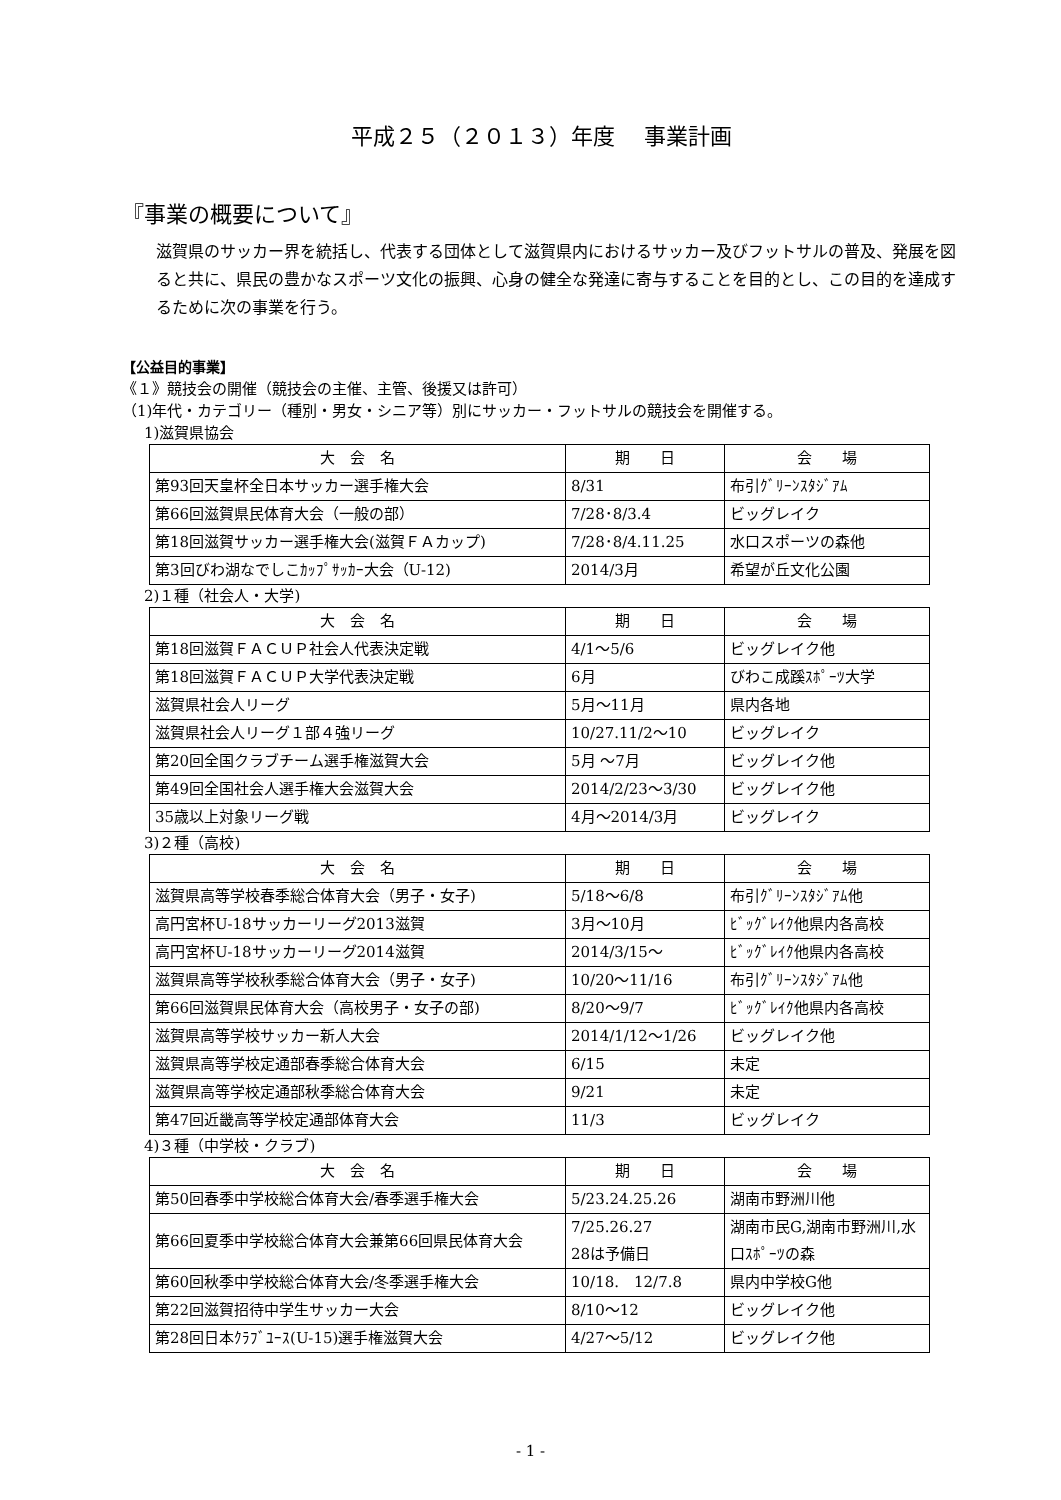平成２５（２０１３）年度　 事業計画
『事業の概要について』
滋賀県のサッカー界を統括し、代表する団体として滋賀県内におけるサッカー及びフットサルの普及、発展を図ると共に、県民の豊かなスポーツ文化の振興、心身の健全な発達に寄与することを目的とし、この目的を達成するために次の事業を行う。
【公益目的事業】
《１》競技会の開催（競技会の主催、主管、後援又は許可）
（1)年代・カテゴリー（種別・男女・シニア等）別にサッカー・フットサルの競技会を開催する。
1)滋賀県協会
| 大 会 名 | 期 日 | 会 場 |
| 第93回天皇杯全日本サッカー選手権大会 | 8/31 | 布引ｸﾞﾘｰﾝｽﾀｼﾞｱﾑ |
| 第66回滋賀県民体育大会（一般の部） | 7/28･8/3.4 | ビッグレイク |
| 第18回滋賀サッカー選手権大会(滋賀ＦＡカップ) | 7/28･8/4.11.25 | 水口スポーツの森他 |
| 第3回びわ湖なでしこｶｯﾌﾟｻｯｶｰ大会（U-12) | 2014/3月 | 希望が丘文化公園 |
2)１種（社会人・大学)
| 大 会 名 | 期 日 | 会 場 |
| 第18回滋賀ＦＡＣＵＰ社会人代表決定戦 | 4/1～5/6 | ビッグレイク他 |
| 第18回滋賀ＦＡＣＵＰ大学代表決定戦 | 6月 | びわこ成蹊ｽﾎﾟｰﾂ大学 |
| 滋賀県社会人リーグ | 5月～11月 | 県内各地 |
| 滋賀県社会人リーグ１部４強リーグ | 10/27.11/2～10 | ビッグレイク |
| 第20回全国クラブチーム選手権滋賀大会 | 5月 ～7月 | ビッグレイク他 |
| 第49回全国社会人選手権大会滋賀大会 | 2014/2/23～3/30 | ビッグレイク他 |
| 35歳以上対象リーグ戦 | 4月～2014/3月 | ビッグレイク |
3)２種（高校)
| 大 会 名 | 期 日 | 会 場 |
| 滋賀県高等学校春季総合体育大会（男子・女子) | 5/18～6/8 | 布引ｸﾞﾘｰﾝｽﾀｼﾞｱﾑ他 |
| 高円宮杯U-18サッカーリーグ2013滋賀 | 3月～10月 | ﾋﾞｯｸﾞﾚｲｸ他県内各高校 |
| 高円宮杯U-18サッカーリーグ2014滋賀 | 2014/3/15～ | ﾋﾞｯｸﾞﾚｲｸ他県内各高校 |
| 滋賀県高等学校秋季総合体育大会（男子・女子) | 10/20～11/16 | 布引ｸﾞﾘｰﾝｽﾀｼﾞｱﾑ他 |
| 第66回滋賀県民体育大会（高校男子・女子の部) | 8/20～9/7 | ﾋﾞｯｸﾞﾚｲｸ他県内各高校 |
| 滋賀県高等学校サッカー新人大会 | 2014/1/12～1/26 | ビッグレイク他 |
| 滋賀県高等学校定通部春季総合体育大会 | 6/15 | 未定 |
| 滋賀県高等学校定通部秋季総合体育大会 | 9/21 | 未定 |
| 第47回近畿高等学校定通部体育大会 | 11/3 | ビッグレイク |
4)３種（中学校・クラブ)
| 大 会 名 | 期 日 | 会 場 |
| 第50回春季中学校総合体育大会/春季選手権大会 | 5/23.24.25.26 | 湖南市野洲川他 |
| 第66回夏季中学校総合体育大会兼第66回県民体育大会 | 7/25.26.27 28は予備日 | 湖南市民G,湖南市野洲川,水口ｽﾎﾟｰﾂの森 |
| 第60回秋季中学校総合体育大会/冬季選手権大会 | 10/18. 12/7.8 | 県内中学校G他 |
| 第22回滋賀招待中学生サッカー大会 | 8/10～12 | ビッグレイク他 |
| 第28回日本ｸﾗﾌﾞﾕｰｽ(U-15)選手権滋賀大会 | 4/27～5/12 | ビッグレイク他 |
- 1 -